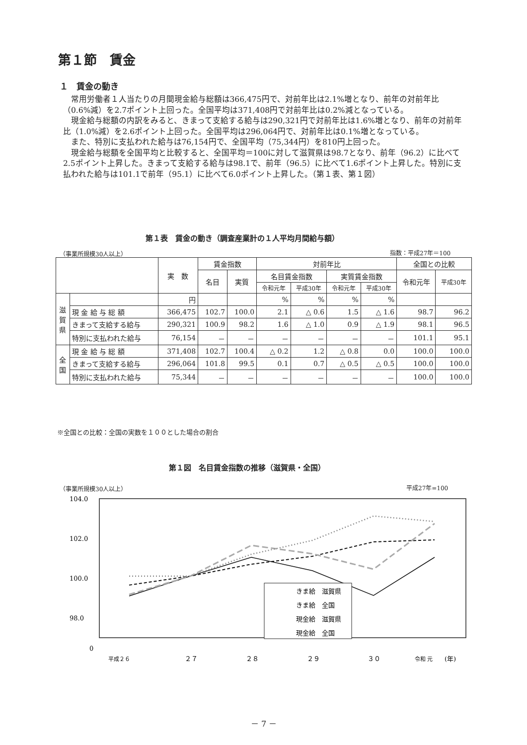第１節　賃金
１　賃金の動き
常用労働者１人当たりの月間現金給与総額は366,475円で、対前年比は2.1%増となり、前年の対前年比（0.6%減）を2.7ポイント上回った。全国平均は371,408円で対前年比は0.2%減となっている。
現金給与総額の内訳をみると、きまって支給する給与は290,321円で対前年比は1.6%増となり、前年の対前年比（1.0%減）を2.6ポイント上回った。全国平均は296,064円で、対前年比は0.1%増となっている。
また、特別に支払われた給与は76,154円で、全国平均（75,344円）を810円上回った。
現金給与総額を全国平均と比較すると、全国平均＝100に対して滋賀県は98.7となり、前年（96.2）に比べて2.5ポイント上昇した。きまって支給する給与は98.1で、前年（96.5）に比べて1.6ポイント上昇した。特別に支払われた給与は101.1で前年（95.1）に比べて6.0ポイント上昇した。（第１表、第１図）
第１表　賃金の動き（調査産業計の１人平均月間給与額）
（事業所規模30人以上） 指数：平成27年＝100
| | | 実 数 | 賃金指数 | | 対前年比 | | | | 全国との比較 | |
| --- | --- | --- | --- | --- | --- | --- | --- | --- | --- | --- |
| | | | 名目 | 実質 | 名目賃金指数 | | 実質賃金指数 | | 令和元年 | 平成30年 |
| | | | | | 令和元年 | 平成30年 | 令和元年 | 平成30年 | | |
| 滋 賀 県 | | 円 | | | % | % | % | % | | |
| | 現 金 給 与 総 額 | 366,475 | 102.7 | 100.0 | 2.1 | △ 0.6 | 1.5 | △ 1.6 | 98.7 | 96.2 |
| | きまって支給する給与 | 290,321 | 100.9 | 98.2 | 1.6 | △ 1.0 | 0.9 | △ 1.9 | 98.1 | 96.5 |
| | 特別に支払われた給与 | 76,154 | － | － | － | － | － | － | 101.1 | 95.1 |
| 全 国 | 現 金 給 与 総 額 | 371,408 | 102.7 | 100.4 | △ 0.2 | 1.2 | △ 0.8 | 0.0 | 100.0 | 100.0 |
| | きまって支給する給与 | 296,064 | 101.8 | 99.5 | 0.1 | 0.7 | △ 0.5 | △ 0.5 | 100.0 | 100.0 |
| | 特別に支払われた給与 | 75,344 | － | － | － | － | － | － | 100.0 | 100.0 |
※全国との比較：全国の実数を１００とした場合の割合
第１図　名目賃金指数の推移（滋賀県・全国）
（事業所規模30人以上） 平成27年=100
104.0
102.0
100.0
98.0
0
きま給　滋賀県
きま給　全国
現金給　滋賀県
現金給　全国
平成２６
２７
２８
２９
３０
令和 元
(年)
－ 7 －